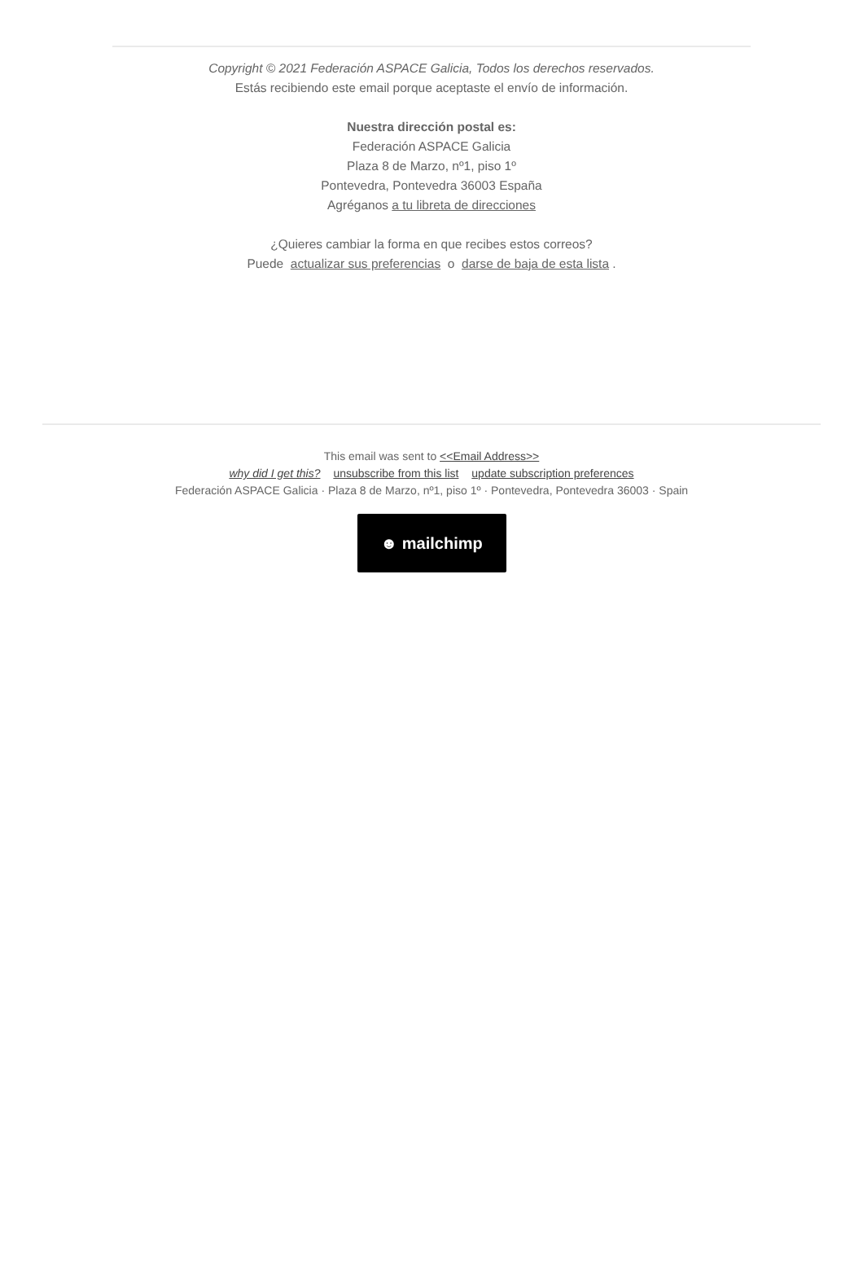Copyright © 2021 Federación ASPACE Galicia, Todos los derechos reservados.
Estás recibiendo este email porque aceptaste el envío de información.
Nuestra dirección postal es:
Federación ASPACE Galicia
Plaza 8 de Marzo, nº1, piso 1º
Pontevedra, Pontevedra 36003 España
Agréganos a tu libreta de direcciones
¿Quieres cambiar la forma en que recibes estos correos?
Puede actualizar sus preferencias o darse de baja de esta lista .
This email was sent to <<Email Address>>
why did I get this? unsubscribe from this list update subscription preferences
Federación ASPACE Galicia · Plaza 8 de Marzo, nº1, piso 1º · Pontevedra, Pontevedra 36003 · Spain
☻ mailchimp